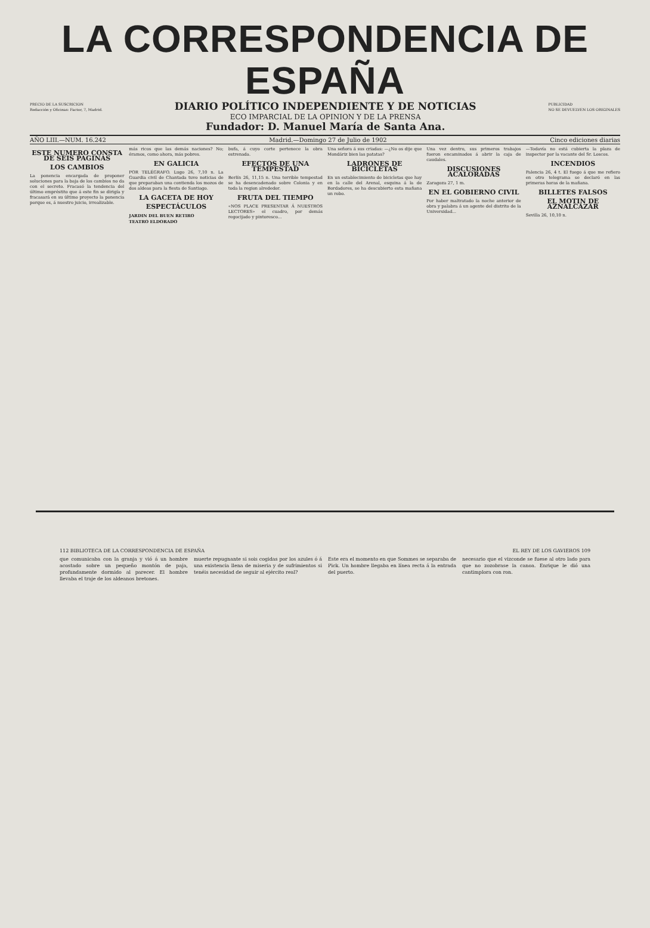LA CORRESPONDENCIA DE ESPAÑA
PRECIO DE LA SUSCRICION
Redacción y Oficinas: Factor, 7, Madrid.
DIARIO POLÍTICO INDEPENDIENTE Y DE NOTICIAS
ECO IMPARCIAL DE LA OPINION Y DE LA PRENSA
Fundador: D. Manuel María de Santa Ana.
PUBLICIDAD
NO SE DEVUELVEN LOS ORIGINALES
AÑO LIII.—NUM. 16.242 Madrid.—Domingo 27 de Julio de 1902 Cinco ediciones diarias
ESTE NUMERO CONSTA DE SEIS PAGINAS
LOS CAMBIOS
La ponencia encargada de proponer soluciones para la baja de los cambios no da con el secreto. Fracasó la tendencia del último empréstito que á este fin se dirigía y fracasará en su último proyecto la ponencia porque es, á nuestro juicio, irrealizable.
más ricos que las demás naciones? No; éramos, como ahora, más pobres.
EN GALICIA
POR TELÉGRAFO. Lugo 26, 7,10 n. La Guardia civil de Chantada tuvo noticias de que preparaban una contienda los mozos de dos aldeas para la fiesta de Santiago.
LA GACETA DE HOY
ESPECTÁCULOS
JARDIN DEL BUEN RETIRO
TEATRO ELDORADO
bufa, á cuyo corte pertenece la obra estrenada.
EFECTOS DE UNA TEMPESTAD
Berlín 26, 11,15 n. Una terrible tempestad se ha desencadenado sobre Colonia y en toda la region alrededor.
FRUTA DEL TIEMPO
«NOS PLACE PRESENTAR Á NUESTROS LECTORES» el cuadro, por demás regocijado y pintoresco...
Una señora á sus criadas: —¿No os dije que Mondáriz bien las patatas?
LADRONES DE BICICLETAS
En un establecimiento de bicicletas que hay en la calle del Arenal, esquina á la de Bordadores, se ha descubierto esta mañana un robo.
Una vez dentro, sus primeros trabajos fueron encaminados á abrir la caja de caudales.
DISCUSIONES ACALORADAS
Zaragoza 27, 1 m.
EN EL GOBIERNO CIVIL
Por haber maltratado la noche anterior de obra y palabra á un agente del distrito de la Universidad...
—Todavía no está cubierta la plaza de inspector por la vacante del Sr. Loscos.
INCENDIOS
Palencia 26, 4 t. El fuego á que me refiero en otro telegrama se declaró en las primeras horas de la mañana.
BILLETES FALSOS
EL MOTIN DE AZNALCÁZAR
Sevilla 26, 10,10 n.
112 BIBLIOTECA DE LA CORRESPONDENCIA DE ESPAÑA EL REY DE LOS GAVIEROS 109
que comunicaba con la granja y vió á un hombre acostado sobre un pequeño montón de paja, profundamente dormido al parecer. El hombre llevaba el traje de los aldeanos bretones.
muerte repugnante si sois cogidas por los azules ó á una existencia llena de miseria y de sufrimientos si tenéis necesidad de seguir al ejército real?
Este era el momento en que Sommes se separaba de Pick. Un hombre llegaba en línea recta á la entrada del puerto.
necesario que el vizconde se fuese al otro lado para que no zozobrase la canoa. Enrique le dió una cantimplora con ron.